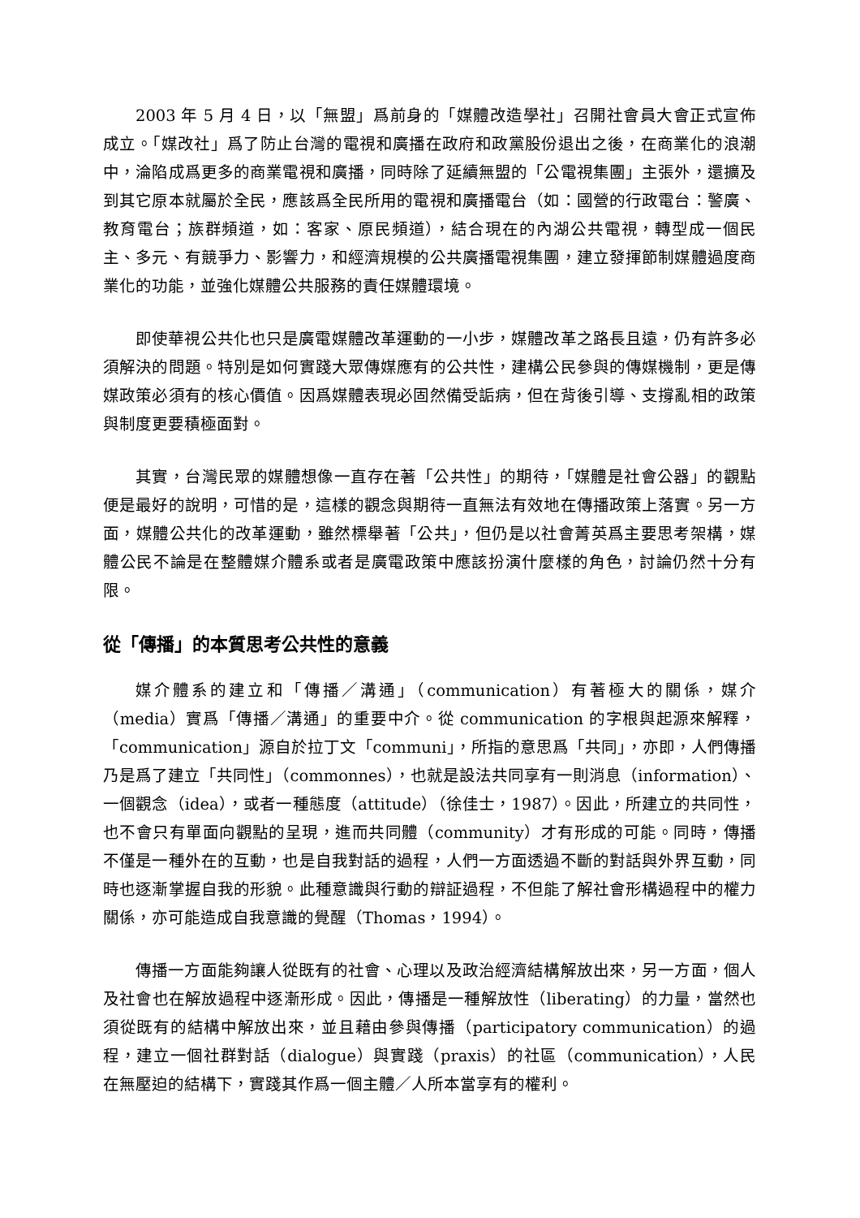2003 年 5 月 4 日，以「無盟」爲前身的「媒體改造學社」召開社會員大會正式宣佈成立。「媒改社」爲了防止台灣的電視和廣播在政府和政黨股份退出之後，在商業化的浪潮中，淪陷成爲更多的商業電視和廣播，同時除了延續無盟的「公電視集團」主張外，還擴及到其它原本就屬於全民，應該爲全民所用的電視和廣播電台（如：國營的行政電台：警廣、教育電台；族群頻道，如：客家、原民頻道），結合現在的內湖公共電視，轉型成一個民主、多元、有競爭力、影響力，和經濟規模的公共廣播電視集團，建立發揮節制媒體過度商業化的功能，並強化媒體公共服務的責任媒體環境。
即使華視公共化也只是廣電媒體改革運動的一小步，媒體改革之路長且遠，仍有許多必須解決的問題。特別是如何實踐大眾傳媒應有的公共性，建構公民參與的傳媒機制，更是傳媒政策必須有的核心價值。因爲媒體表現必固然備受詬病，但在背後引導、支撐亂相的政策與制度更要積極面對。
其實，台灣民眾的媒體想像一直存在著「公共性」的期待，「媒體是社會公器」的觀點便是最好的說明，可惜的是，這樣的觀念與期待一直無法有效地在傳播政策上落實。另一方面，媒體公共化的改革運動，雖然標舉著「公共」，但仍是以社會菁英爲主要思考架構，媒體公民不論是在整體媒介體系或者是廣電政策中應該扮演什麼樣的角色，討論仍然十分有限。
從「傳播」的本質思考公共性的意義
媒介體系的建立和「傳播／溝通」（communication）有著極大的關係，媒介（media）實爲「傳播／溝通」的重要中介。從 communication 的字根與起源來解釋，「communication」源自於拉丁文「communi」，所指的意思爲「共同」，亦即，人們傳播乃是爲了建立「共同性」（commonnes），也就是設法共同享有一則消息（information）、一個觀念（idea），或者一種態度（attitude）（徐佳士，1987）。因此，所建立的共同性，也不會只有單面向觀點的呈現，進而共同體（community）才有形成的可能。同時，傳播不僅是一種外在的互動，也是自我對話的過程，人們一方面透過不斷的對話與外界互動，同時也逐漸掌握自我的形貌。此種意識與行動的辯証過程，不但能了解社會形構過程中的權力關係，亦可能造成自我意識的覺醒（Thomas，1994）。
傳播一方面能夠讓人從既有的社會、心理以及政治經濟結構解放出來，另一方面，個人及社會也在解放過程中逐漸形成。因此，傳播是一種解放性（liberating）的力量，當然也須從既有的結構中解放出來，並且藉由參與傳播（participatory communication）的過程，建立一個社群對話（dialogue）與實踐（praxis）的社區（communication），人民在無壓迫的結構下，實踐其作爲一個主體／人所本當享有的權利。